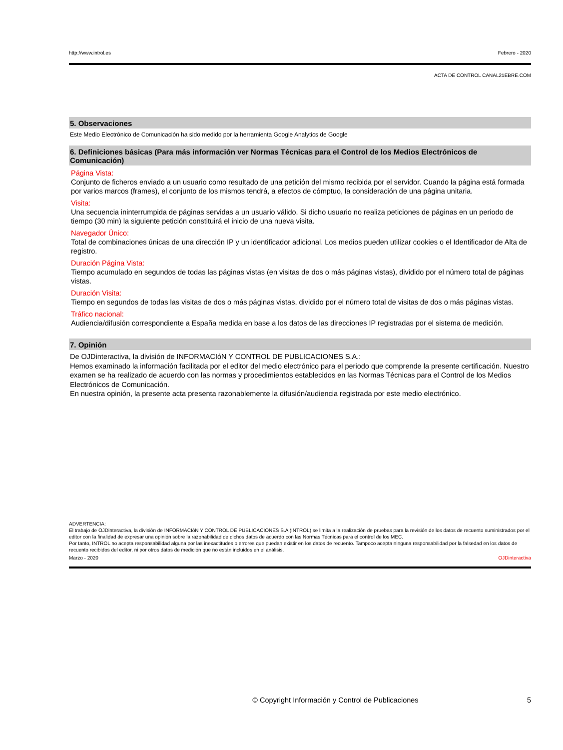http://www.introl.es Febrero - 2020
ACTA DE CONTROL CANAL21EBRE.COM
5. Observaciones
Este Medio Electrónico de Comunicación ha sido medido por la herramienta Google Analytics de Google
6. Definiciones básicas (Para más información ver Normas Técnicas para el Control de los Medios Electrónicos de Comunicación)
Página Vista:
Conjunto de ficheros enviado a un usuario como resultado de una petición del mismo recibida por el servidor. Cuando la página está formada por varios marcos (frames), el conjunto de los mismos tendrá, a efectos de cómptuo, la consideración de una página unitaria.
Visita:
Una secuencia ininterrumpida de páginas servidas a un usuario válido. Si dicho usuario no realiza peticiones de páginas en un periodo de tiempo (30 min) la siguiente petición constituirá el inicio de una nueva visita.
Navegador Único:
Total de combinaciones únicas de una dirección IP y un identificador adicional. Los medios pueden utilizar cookies o el Identificador de Alta de registro.
Duración Página Vista:
Tiempo acumulado en segundos de todas las páginas vistas (en visitas de dos o más páginas vistas), dividido por el número total de páginas vistas.
Duración Visita:
Tiempo en segundos de todas las visitas de dos o más páginas vistas, dividido por el número total de visitas de dos o más páginas vistas.
Tráfico nacional:
Audiencia/difusión correspondiente a España medida en base a los datos de las direcciones IP registradas por el sistema de medición.
7. Opinión
De OJDinteractiva, la división de INFORMACIóN Y CONTROL DE PUBLICACIONES S.A.:
Hemos examinado la información facilitada por el editor del medio electrónico para el periodo que comprende la presente certificación. Nuestro examen se ha realizado de acuerdo con las normas y procedimientos establecidos en las Normas Técnicas para el Control de los Medios Electrónicos de Comunicación.
En nuestra opinión, la presente acta presenta razonablemente la difusión/audiencia registrada por este medio electrónico.
ADVERTENCIA:
El trabajo de OJDinteractiva, la división de INFORMACIóN Y CONTROL DE PUBLICACIONES S.A (INTROL) se limita a la realización de pruebas para la revisión de los datos de recuento suministrados por el editor con la finalidad de expresar una opinión sobre la razonabilidad de dichos datos de acuerdo con las Normas Técnicas para el control de los MEC.
Por tanto, INTROL no acepta responsabilidad alguna por las inexactitudes o errores que puedan existir en los datos de recuento. Tampoco acepta ninguna responsabilidad por la falsedad en los datos de recuento recibidos del editor, ni por otros datos de medición que no están incluidos en el análisis.
Marzo - 2020 OJDinteractiva
© Copyright Información y Control de Publicaciones 5